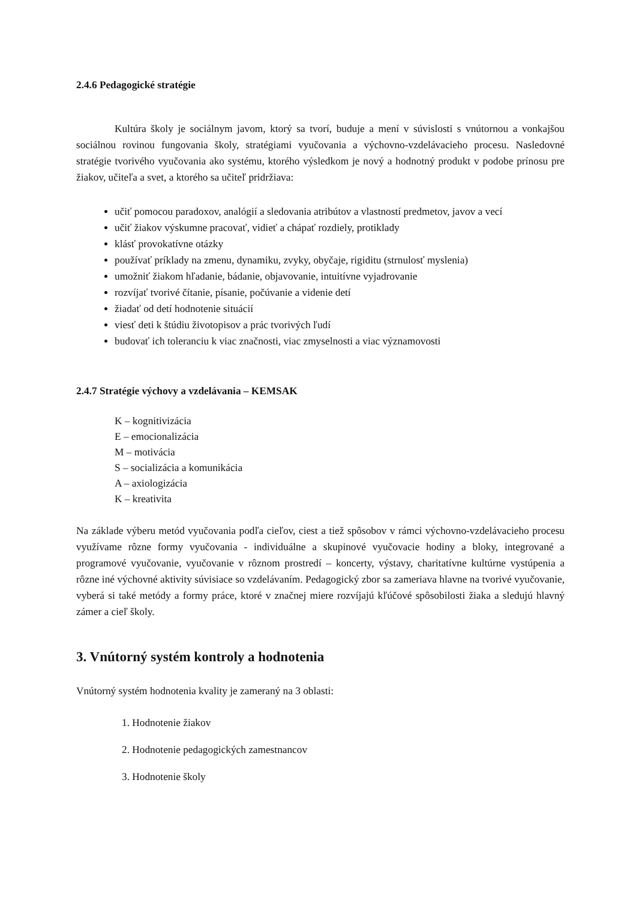2.4.6 Pedagogické stratégie
Kultúra školy je sociálnym javom, ktorý sa tvorí, buduje a mení v súvislosti s vnútornou a vonkajšou sociálnou rovinou fungovania školy, stratégiami vyučovania a výchovno-vzdelávacieho procesu. Nasledovné stratégie tvorivého vyučovania ako systému, ktorého výsledkom je nový a hodnotný produkt v podobe prínosu pre žiakov, učiteľa a svet, a ktorého sa učiteľ pridržiava:
učiť pomocou paradoxov, analógií a sledovania atribútov a vlastností predmetov, javov a vecí
učiť žiakov výskumne pracovať, vidieť a chápať rozdiely, protiklady
klásť provokatívne otázky
používať príklady na zmenu, dynamiku, zvyky, obyčaje, rigiditu (strnulosť myslenia)
umožniť žiakom hľadanie, bádanie, objavovanie, intuitívne vyjadrovanie
rozvíjať tvorivé čítanie, písanie, počúvanie a videnie detí
žiadať od detí hodnotenie situácií
viesť deti k štúdiu životopisov a prác tvorivých ľudí
budovať ich toleranciu k viac značnosti, viac zmyselnosti a viac významovosti
2.4.7 Stratégie výchovy a vzdelávania – KEMSAK
K – kognitivizácia
E – emocionalizácia
M – motivácia
S – socializácia a komunikácia
A – axiologizácia
K – kreativita
Na základe výberu metód vyučovania podľa cieľov, ciest a tiež spôsobov v rámci výchovno-vzdelávacieho procesu využívame rôzne formy vyučovania - individuálne a skupinové vyučovacie hodiny a bloky, integrované a programové vyučovanie, vyučovanie v rôznom prostredí – koncerty, výstavy, charitatívne kultúrne vystúpenia a rôzne iné výchovné aktivity súvisiace so vzdelávaním. Pedagogický zbor sa zameriava hlavne na tvorivé vyučovanie, vyberá si také metódy a formy práce, ktoré v značnej miere rozvíjajú kľúčové spôsobilosti žiaka a sledujú hlavný zámer a cieľ školy.
3. Vnútorný systém kontroly a hodnotenia
Vnútorný systém hodnotenia kvality je zameraný na 3 oblasti:
1. Hodnotenie žiakov
2. Hodnotenie pedagogických zamestnancov
3. Hodnotenie školy